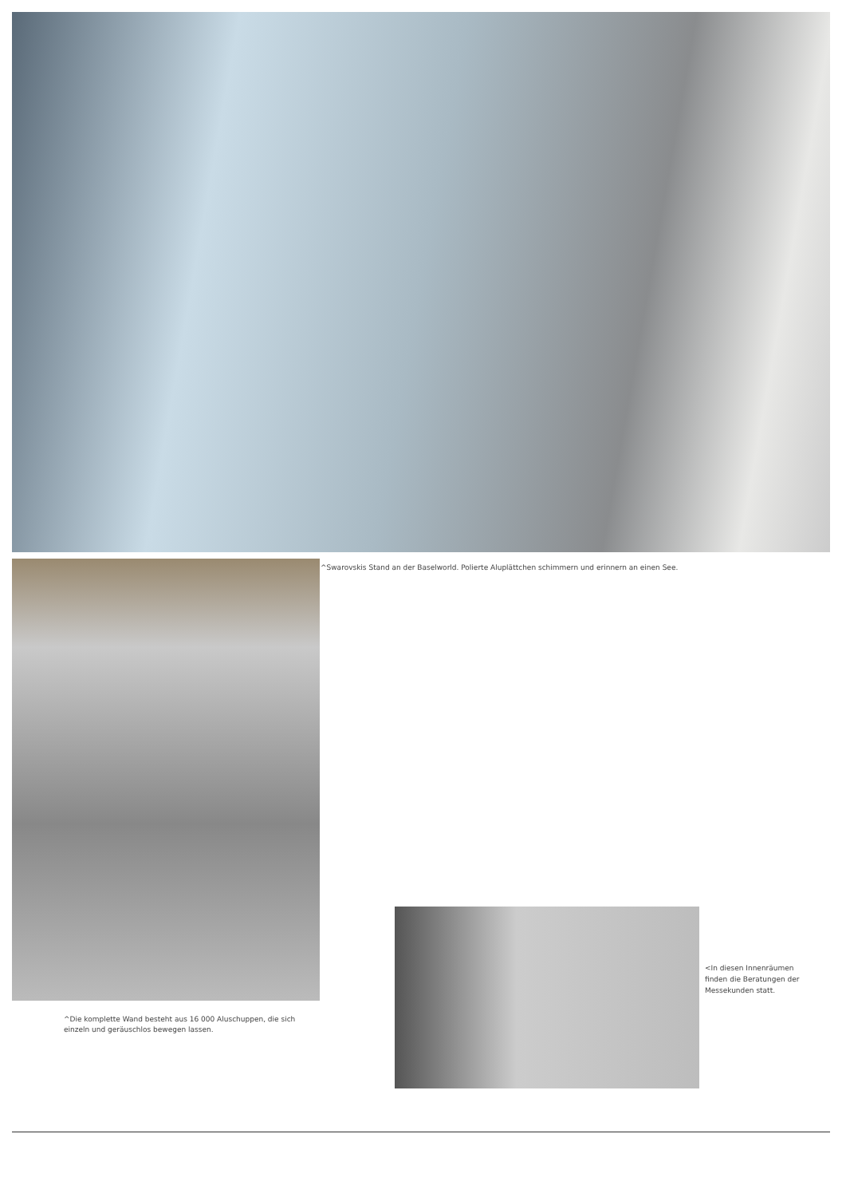^Swarovskis Stand an der Baselworld. Polierte Aluplättchen schimmern und erinnern an einen See.
^Die komplette Wand besteht aus 16 000 Aluschuppen, die sich einzeln und geräuschlos bewegen lassen.
<In diesen Innenräumen finden die Beratungen der Messekunden statt.